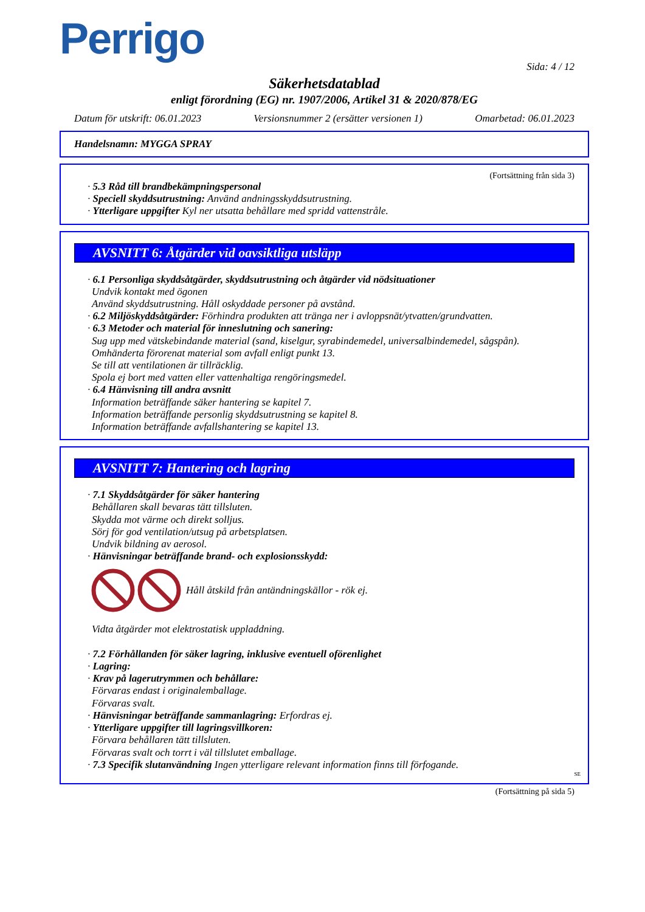Perrigo
Sida: 4 / 12
Säkerhetsdatablad
enligt förordning (EG) nr. 1907/2006, Artikel 31 & 2020/878/EG
Datum för utskrift: 06.01.2023 Versionsnummer 2 (ersätter versionen 1) Omarbetad: 06.01.2023
Handelsnamn: MYGGA SPRAY
(Fortsättning från sida 3)
· 5.3 Råd till brandbekämpningspersonal
· Speciell skyddsutrustning: Använd andningsskyddsutrustning.
· Ytterligare uppgifter Kyl ner utsatta behållare med spridd vattenstråle.
AVSNITT 6: Åtgärder vid oavsiktliga utsläpp
· 6.1 Personliga skyddsåtgärder, skyddsutrustning och åtgärder vid nödsituationer
Undvik kontakt med ögonen
Använd skyddsutrustning. Håll oskyddade personer på avstånd.
· 6.2 Miljöskyddsåtgärder: Förhindra produkten att tränga ner i avloppsnät/ytvatten/grundvatten.
· 6.3 Metoder och material för inneslutning och sanering:
Sug upp med vätskebindande material (sand, kiselgur, syrabindemedel, universalbindemedel, sågspån).
Omhänderta förorenat material som avfall enligt punkt 13.
Se till att ventilationen är tillräcklig.
Spola ej bort med vatten eller vattenhaltiga rengöringsmedel.
· 6.4 Hänvisning till andra avsnitt
Information beträffande säker hantering se kapitel 7.
Information beträffande personlig skyddsutrustning se kapitel 8.
Information beträffande avfallshantering se kapitel 13.
AVSNITT 7: Hantering och lagring
· 7.1 Skyddsåtgärder för säker hantering
Behållaren skall bevaras tätt tillsluten.
Skydda mot värme och direkt solljus.
Sörj för god ventilation/utsug på arbetsplatsen.
Undvik bildning av aerosol.
· Hänvisningar beträffande brand- och explosionsskydd:
Håll åtskild från antändningskällor - rök ej.
Vidta åtgärder mot elektrostatisk uppladdning.
· 7.2 Förhållanden för säker lagring, inklusive eventuell oförenlighet
· Lagring:
· Krav på lagerutrymmen och behållare:
Förvaras endast i originalemballage.
Förvaras svalt.
· Hänvisningar beträffande sammanlagring: Erfordras ej.
· Ytterligare uppgifter till lagringsvillkoren:
Förvara behållaren tätt tillsluten.
Förvaras svalt och torrt i väl tillslutet emballage.
· 7.3 Specifik slutanvändning Ingen ytterligare relevant information finns till förfogande.
SE
(Fortsättning på sida 5)